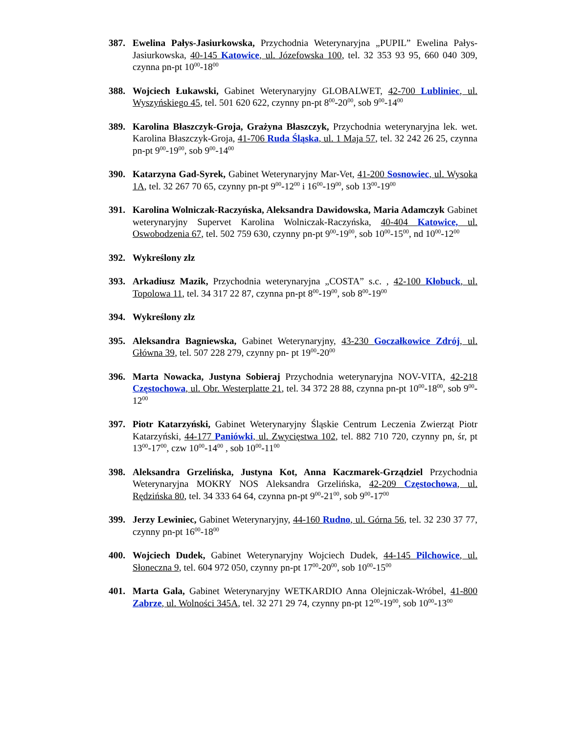387. Ewelina Pałys-Jasiurkowska, Przychodnia Weterynaryjna „PUPIL” Ewelina Pałys-Jasiurkowska, 40-145 Katowice, ul. Józefowska 100, tel. 32 353 93 95, 660 040 309, czynna pn-pt 10<sup>00</sup>-18<sup>00</sup>
388. Wojciech Łukawski, Gabinet Weterynaryjny GLOBALWET, 42-700 Lubliniec, ul. Wyszyńskiego 45, tel. 501 620 622, czynny pn-pt 8<sup>00</sup>-20<sup>00</sup>, sob 9<sup>00</sup>-14<sup>00</sup>
389. Karolina Błaszczyk-Groja, Grażyna Błaszczyk, Przychodnia weterynaryjna lek. wet. Karolina Błaszczyk-Groja, 41-706 Ruda Śląska, ul. 1 Maja 57, tel. 32 242 26 25, czynna pn-pt 9<sup>00</sup>-19<sup>00</sup>, sob 9<sup>00</sup>-14<sup>00</sup>
390. Katarzyna Gad-Syrek, Gabinet Weterynaryjny Mar-Vet, 41-200 Sosnowiec, ul. Wysoka 1A, tel. 32 267 70 65, czynny pn-pt 9<sup>00</sup>-12<sup>00</sup> i 16<sup>00</sup>-19<sup>00</sup>, sob 13<sup>00</sup>-19<sup>00</sup>
391. Karolina Wolniczak-Raczyńska, Aleksandra Dawidowska, Maria Adamczyk Gabinet weterynaryjny Supervet Karolina Wolniczak-Raczyńska, 40-404 Katowice, ul. Oswobodzenia 67, tel. 502 759 630, czynny pn-pt 9<sup>00</sup>-19<sup>00</sup>, sob 10<sup>00</sup>-15<sup>00</sup>, nd 10<sup>00</sup>-12<sup>00</sup>
392. Wykreślony zlz
393. Arkadiusz Mazik, Przychodnia weterynaryjna „COSTA” s.c. , 42-100 Kłobuck, ul. Topolowa 11, tel. 34 317 22 87, czynna pn-pt 8<sup>00</sup>-19<sup>00</sup>, sob 8<sup>00</sup>-19<sup>00</sup>
394. Wykreślony zlz
395. Aleksandra Bagniewska, Gabinet Weterynaryjny, 43-230 Goczałkowice Zdrój, ul. Główna 39, tel. 507 228 279, czynny pn- pt 19<sup>00</sup>-20<sup>00</sup>
396. Marta Nowacka, Justyna Sobieraj Przychodnia weterynaryjna NOV-VITA, 42-218 Częstochowa, ul. Obr. Westerplatte 21, tel. 34 372 28 88, czynna pn-pt 10<sup>00</sup>-18<sup>00</sup>, sob 9<sup>00</sup>-12<sup>00</sup>
397. Piotr Katarzyński, Gabinet Weterynaryjny Śląskie Centrum Leczenia Zwierząt Piotr Katarzyński, 44-177 Paniówki, ul. Zwycięstwa 102, tel. 882 710 720, czynny pn, śr, pt 13<sup>00</sup>-17<sup>00</sup>, czw 10<sup>00</sup>-14<sup>00</sup> , sob 10<sup>00</sup>-11<sup>00</sup>
398. Aleksandra Grzelińska, Justyna Kot, Anna Kaczmarek-Grządziel Przychodnia Weterynaryjna MOKRY NOS Aleksandra Grzelińska, 42-209 Częstochowa, ul. Rędzińska 80, tel. 34 333 64 64, czynna pn-pt 9<sup>00</sup>-21<sup>00</sup>, sob 9<sup>00</sup>-17<sup>00</sup>
399. Jerzy Lewiniec, Gabinet Weterynaryjny, 44-160 Rudno, ul. Górna 56, tel. 32 230 37 77, czynny pn-pt 16<sup>00</sup>-18<sup>00</sup>
400. Wojciech Dudek, Gabinet Weterynaryjny Wojciech Dudek, 44-145 Pilchowice, ul. Słoneczna 9, tel. 604 972 050, czynny pn-pt 17<sup>00</sup>-20<sup>00</sup>, sob 10<sup>00</sup>-15<sup>00</sup>
401. Marta Gala, Gabinet Weterynaryjny WETKARDIO Anna Olejniczak-Wróbel, 41-800 Zabrze, ul. Wolności 345A, tel. 32 271 29 74, czynny pn-pt 12<sup>00</sup>-19<sup>00</sup>, sob 10<sup>00</sup>-13<sup>00</sup>